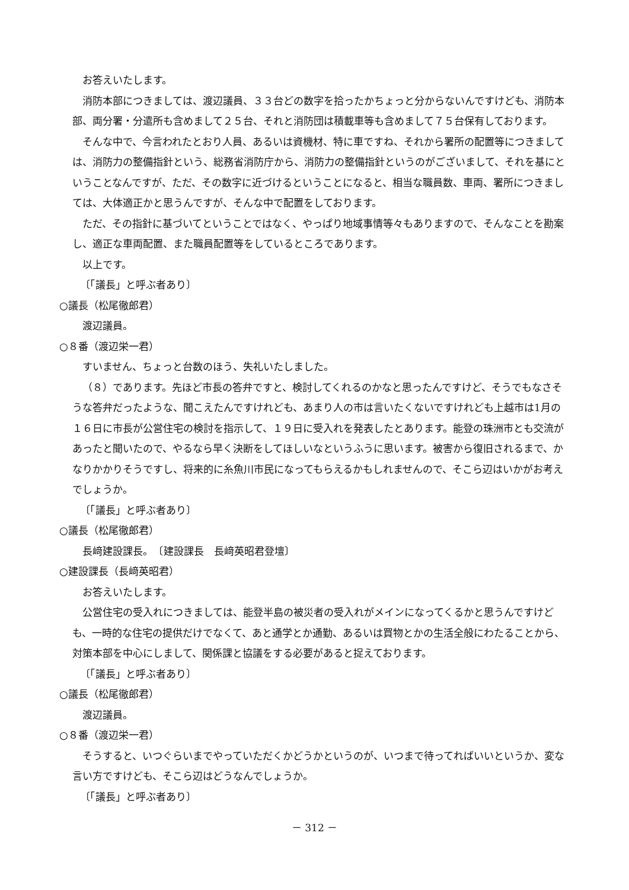お答えいたします。
消防本部につきましては、渡辺議員、３３台どの数字を拾ったかちょっと分からないんですけども、消防本部、両分署・分遣所も含めまして２５台、それと消防団は積載車等も含めまして７５台保有しております。
そんな中で、今言われたとおり人員、あるいは資機材、特に車ですね、それから署所の配置等につきましては、消防力の整備指針という、総務省消防庁から、消防力の整備指針というのがございまして、それを基にということなんですが、ただ、その数字に近づけるということになると、相当な職員数、車両、署所につきましては、大体適正かと思うんですが、そんな中で配置をしております。
ただ、その指針に基づいてということではなく、やっぱり地域事情等々もありますので、そんなことを勘案し、適正な車両配置、また職員配置等をしているところであります。
以上です。
〔「議長」と呼ぶ者あり〕
○議長（松尾徹郎君）
渡辺議員。
○８番（渡辺栄一君）
すいません、ちょっと台数のほう、失礼いたしました。
（８）であります。先ほど市長の答弁ですと、検討してくれるのかなと思ったんですけど、そうでもなさそうな答弁だったような、聞こえたんですけれども、あまり人の市は言いたくないですけれども上越市は1月の１６日に市長が公営住宅の検討を指示して、１９日に受入れを発表したとあります。能登の珠洲市とも交流があったと聞いたので、やるなら早く決断をしてほしいなというふうに思います。被害から復旧されるまで、かなりかかりそうですし、将来的に糸魚川市民になってもらえるかもしれませんので、そこら辺はいかがお考えでしょうか。
〔「議長」と呼ぶ者あり〕
○議長（松尾徹郎君）
長﨑建設課長。　〔建設課長　長﨑英昭君登壇〕
○建設課長（長﨑英昭君）
お答えいたします。
公営住宅の受入れにつきましては、能登半島の被災者の受入れがメインになってくるかと思うんですけども、一時的な住宅の提供だけでなくて、あと通学とか通勤、あるいは買物とかの生活全般にわたることから、対策本部を中心にしまして、関係課と協議をする必要があると捉えております。
〔「議長」と呼ぶ者あり〕
○議長（松尾徹郎君）
渡辺議員。
○８番（渡辺栄一君）
そうすると、いつぐらいまでやっていただくかどうかというのが、いつまで待ってればいいというか、変な言い方ですけども、そこら辺はどうなんでしょうか。
〔「議長」と呼ぶ者あり〕
－ 312 －